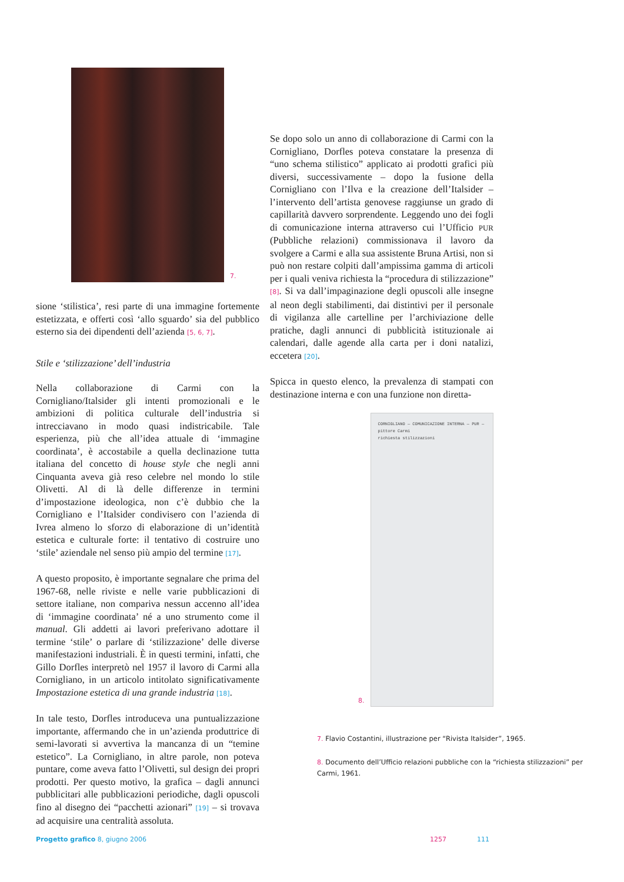7.
sione ‘stilistica’, resi parte di una immagine fortemente estetizzata, e offerti così ‘allo sguardo’ sia del pubblico esterno sia dei dipendenti dell’azienda [5, 6, 7].
Stile e ‘stilizzazione’ dell’industria
Nella collaborazione di Carmi con la Cornigliano/Italsider gli intenti promozionali e le ambizioni di politica culturale dell’industria si intrecciavano in modo quasi indistricabile. Tale esperienza, più che all’idea attuale di ‘immagine coordinata’, è accostabile a quella declinazione tutta italiana del concetto di house style che negli anni Cinquanta aveva già reso celebre nel mondo lo stile Olivetti. Al di là delle differenze in termini d’impostazione ideologica, non c’è dubbio che la Cornigliano e l’Italsider condivisero con l’azienda di Ivrea almeno lo sforzo di elaborazione di un’identità estetica e culturale forte: il tentativo di costruire uno ‘stile’ aziendale nel senso più ampio del termine [17].
A questo proposito, è importante segnalare che prima del 1967-68, nelle riviste e nelle varie pubblicazioni di settore italiane, non compariva nessun accenno all’idea di ‘immagine coordinata’ né a uno strumento come il manual. Gli addetti ai lavori preferivano adottare il termine ‘stile’ o parlare di ‘stilizzazione’ delle diverse manifestazioni industriali. È in questi termini, infatti, che Gillo Dorfles interpretò nel 1957 il lavoro di Carmi alla Cornigliano, in un articolo intitolato significativamente Impostazione estetica di una grande industria [18].
In tale testo, Dorfles introduceva una puntualizzazione importante, affermando che in un’azienda produttrice di semi-lavorati si avvertiva la mancanza di un “temine estetico”. La Cornigliano, in altre parole, non poteva puntare, come aveva fatto l’Olivetti, sul design dei propri prodotti. Per questo motivo, la grafica – dagli annunci pubblicitari alle pubblicazioni periodiche, dagli opuscoli fino al disegno dei “pacchetti azionari” [19] – si trovava ad acquisire una centralità assoluta.
Se dopo solo un anno di collaborazione di Carmi con la Cornigliano, Dorfles poteva constatare la presenza di “uno schema stilistico” applicato ai prodotti grafici più diversi, successivamente – dopo la fusione della Cornigliano con l’Ilva e la creazione dell’Italsider – l’intervento dell’artista genovese raggiunse un grado di capillarità davvero sorprendente. Leggendo uno dei fogli di comunicazione interna attraverso cui l’Ufficio PUR (Pubbliche relazioni) commissionava il lavoro da svolgere a Carmi e alla sua assistente Bruna Artisi, non si può non restare colpiti dall’ampissima gamma di articoli per i quali veniva richiesta la “procedura di stilizzazione” [8]. Si va dall’impaginazione degli opuscoli alle insegne al neon degli stabilimenti, dai distintivi per il personale di vigilanza alle cartelline per l’archiviazione delle pratiche, dagli annunci di pubblicità istituzionale ai calendari, dalle agende alla carta per i doni natalizi, eccetera [20].
Spicca in questo elenco, la prevalenza di stampati con destinazione interna e con una funzione non diretta-
8.
CORNIGLIANO — COMUNICAZIONE INTERNA — PUR — pittore Carmi
richiesta stilizzazioni
7. Flavio Costantini, illustrazione per “Rivista Italsider”, 1965.
8. Documento dell’Ufficio relazioni pubbliche con la “richiesta stilizzazioni” per Carmi, 1961.
Progetto grafico 8, giugno 2006 1257 111